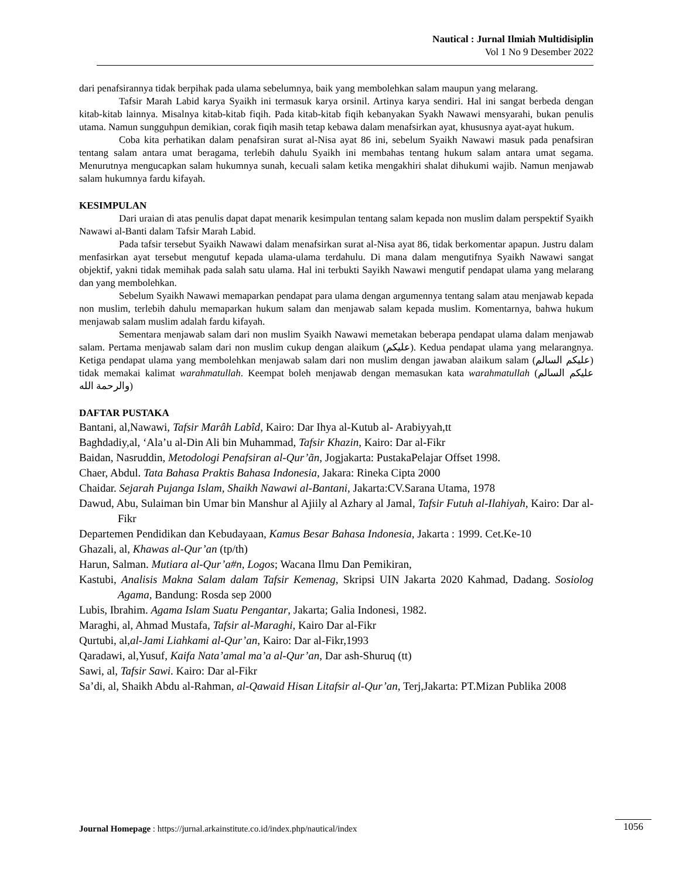Nautical : Jurnal Ilmiah Multidisiplin
Vol 1 No 9 Desember 2022
dari penafsirannya tidak berpihak pada ulama sebelumnya, baik yang membolehkan salam maupun yang melarang.
Tafsir Marah Labid karya Syaikh ini termasuk karya orsinil. Artinya karya sendiri. Hal ini sangat berbeda dengan kitab-kitab lainnya. Misalnya kitab-kitab fiqih. Pada kitab-kitab fiqih kebanyakan Syakh Nawawi mensyarahi, bukan penulis utama. Namun sungguhpun demikian, corak fiqih masih tetap kebawa dalam menafsirkan ayat, khususnya ayat-ayat hukum.
Coba kita perhatikan dalam penafsiran surat al-Nisa ayat 86 ini, sebelum Syaikh Nawawi masuk pada penafsiran tentang salam antara umat beragama, terlebih dahulu Syaikh ini membahas tentang hukum salam antara umat segama. Menurutnya mengucapkan salam hukumnya sunah, kecuali salam ketika mengakhiri shalat dihukumi wajib. Namun menjawab salam hukumnya fardu kifayah.
KESIMPULAN
Dari uraian di atas penulis dapat dapat menarik kesimpulan tentang salam kepada non muslim dalam perspektif Syaikh Nawawi al-Banti dalam Tafsir Marah Labid.
Pada tafsir tersebut Syaikh Nawawi dalam menafsirkan surat al-Nisa ayat 86, tidak berkomentar apapun. Justru dalam menfasirkan ayat tersebut mengutuf kepada ulama-ulama terdahulu. Di mana dalam mengutifnya Syaikh Nawawi sangat objektif, yakni tidak memihak pada salah satu ulama. Hal ini terbukti Sayikh Nawawi mengutif pendapat ulama yang melarang dan yang membolehkan.
Sebelum Syaikh Nawawi memaparkan pendapat para ulama dengan argumennya tentang salam atau menjawab kepada non muslim, terlebih dahulu memaparkan hukum salam dan menjawab salam kepada muslim. Komentarnya, bahwa hukum menjawab salam muslim adalah fardu kifayah.
Sementara menjawab salam dari non muslim Syaikh Nawawi memetakan beberapa pendapat ulama dalam menjawab salam. Pertama menjawab salam dari non muslim cukup dengan alaikum (عليكم). Kedua pendapat ulama yang melarangnya. Ketiga pendapat ulama yang membolehkan menjawab salam dari non muslim dengan jawaban alaikum salam (عليكم السالم) tidak memakai kalimat warahmatullah. Keempat boleh menjawab dengan memasukan kata warahmatullah (عليكم السالم والرحمة الله)
DAFTAR PUSTAKA
Bantani, al,Nawawi, Tafsir Marâh Labîd, Kairo: Dar Ihya al-Kutub al- Arabiyyah,tt
Baghdadiy,al, ‘Ala’u al-Din Ali bin Muhammad, Tafsir Khazin, Kairo: Dar al-Fikr
Baidan, Nasruddin, Metodologi Penafsiran al-Qur’ãn, Jogjakarta: PustakaPelajar Offset 1998.
Chaer, Abdul. Tata Bahasa Praktis Bahasa Indonesia, Jakara: Rineka Cipta 2000
Chaidar. Sejarah Pujanga Islam, Shaikh Nawawi al-Bantani, Jakarta:CV.Sarana Utama, 1978
Dawud, Abu, Sulaiman bin Umar bin Manshur al Ajiily al Azhary al Jamal, Tafsir Futuh al-Ilahiyah, Kairo: Dar al-Fikr
Departemen Pendidikan dan Kebudayaan, Kamus Besar Bahasa Indonesia, Jakarta : 1999. Cet.Ke-10
Ghazali, al, Khawas al-Qur’an (tp/th)
Harun, Salman. Mutiara al-Qur’a#n, Logos; Wacana Ilmu Dan Pemikiran,
Kastubi, Analisis Makna Salam dalam Tafsir Kemenag, Skripsi UIN Jakarta 2020 Kahmad, Dadang. Sosiolog Agama, Bandung: Rosda sep 2000
Lubis, Ibrahim. Agama Islam Suatu Pengantar, Jakarta; Galia Indonesi, 1982.
Maraghi, al, Ahmad Mustafa, Tafsir al-Maraghi, Kairo Dar al-Fikr
Qurtubi, al,al-Jami Liahkami al-Qur’an, Kairo: Dar al-Fikr,1993
Qaradawi, al,Yusuf, Kaifa Nata’amal ma’a al-Qur’an, Dar ash-Shuruq (tt)
Sawi, al, Tafsir Sawi. Kairo: Dar al-Fikr
Sa’di, al, Shaikh Abdu al-Rahman, al-Qawaid Hisan Litafsir al-Qur’an, Terj,Jakarta: PT.Mizan Publika 2008
Journal Homepage : https://jurnal.arkainstitute.co.id/index.php/nautical/index
1056